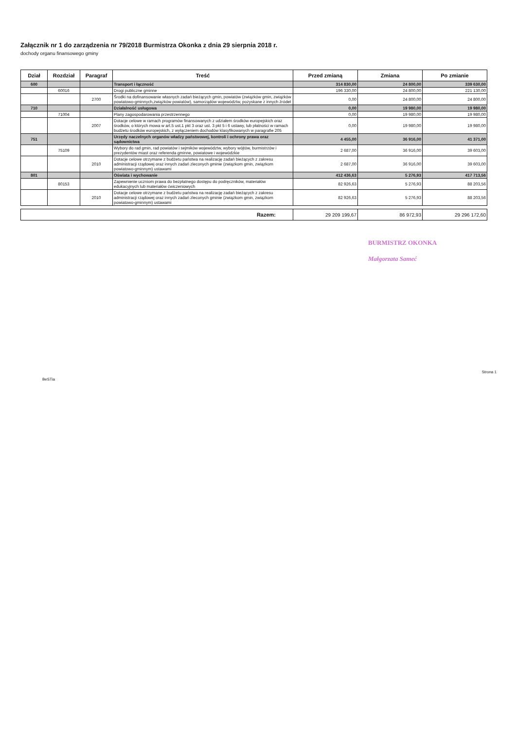Załącznik nr 1 do zarządzenia nr 79/2018 Burmistrza Okonka z dnia 29 sierpnia 2018 r.
dochody organu finansowego gminy
| Dział | Rozdział | Paragraf | Treść | Przed zmianą | Zmiana | Po zmianie |
| --- | --- | --- | --- | --- | --- | --- |
| 600 | | | Transport i łączność | 314 830,00 | 24 800,00 | 339 630,00 |
| | 60016 | | Drogi publiczne gminne | 196 330,00 | 24 800,00 | 221 130,00 |
| | | 2700 | Środki na dofinansowanie własnych zadań bieżących gmin, powiatów (związków gmin, związków powiatowo-gminnych,związków powiatów), samorządów województw, pozyskane z innych źródeł | 0,00 | 24 800,00 | 24 800,00 |
| 710 | | | Działalność usługowa | 0,00 | 19 980,00 | 19 980,00 |
| | 71004 | | Plany zagospodarowania przestrzennego | 0,00 | 19 980,00 | 19 980,00 |
| | | 2007 | Dotacje celowe w ramach programów finansowanych z udziałem środków europejskich oraz środków, o których mowa w art.5 ust.1 pkt 3 oraz ust. 3 pkt 5 i 6 ustawy, lub płatności w ramach budżetu środków europejskich, z wyłączeniem dochodów klasyfikowanych w paragrafie 205 | 0,00 | 19 980,00 | 19 980,00 |
| 751 | | | Urzędy naczelnych organów władzy państwowej, kontroli i ochrony prawa oraz sądownictwa | 4 455,00 | 36 916,00 | 41 371,00 |
| | 75109 | | Wybory do rad gmin, rad powiatów i sejmików województw, wybory wójtów, burmistrzów i prezydentów miast oraz referenda gminne, powiatowe i wojewódzkie | 2 687,00 | 36 916,00 | 39 603,00 |
| | | 2010 | Dotacje celowe otrzymane z budżetu państwa na realizację zadań bieżących z zakresu administracji rządowej oraz innych zadań zleconych gminie (związkom gmin, związkom powiatowo-gminnym) ustawami | 2 687,00 | 36 916,00 | 39 603,00 |
| 801 | | | Oświata i wychowanie | 412 436,63 | 5 276,93 | 417 713,56 |
| | 80153 | | Zapewnienie uczniom prawa do bezpłatnego dostępu do podręczników, materiałów edukacyjnych lub materiałów ćwiczeniowych | 82 926,63 | 5 276,93 | 88 203,56 |
| | | 2010 | Dotacje celowe otrzymane z budżetu państwa na realizację zadań bieżących z zakresu administracji rządowej oraz innych zadań zleconych gminie (związkom gmin, związkom powiatowo-gminnym) ustawami | 82 926,63 | 5 276,93 | 88 203,56 |
| Razem: | 29 209 199,67 | 86 972,93 | 29 296 172,60 |
BURMISTRZ OKONKA
Małgorzata Sameć
BeSTia Strona 1